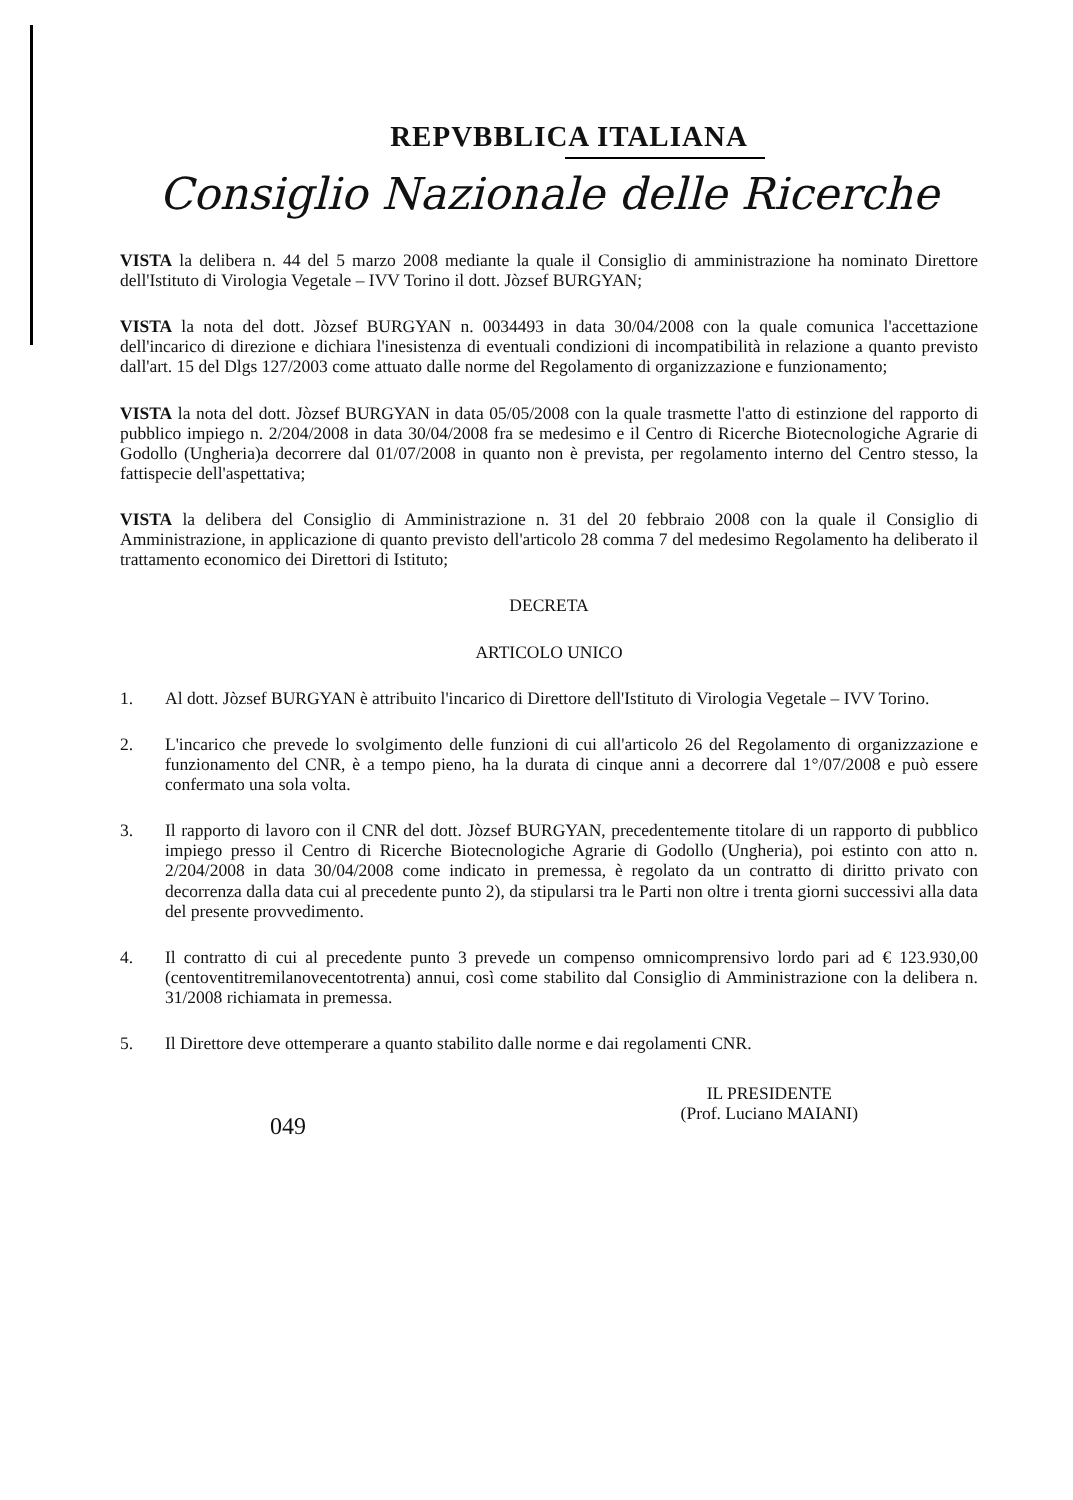REPVBBLICA ITALIANA
Consiglio Nazionale delle Ricerche
VISTA la delibera n. 44 del 5 marzo 2008 mediante la quale il Consiglio di amministrazione ha nominato Direttore dell'Istituto di Virologia Vegetale – IVV Torino il dott. Jòzsef BURGYAN;
VISTA la nota del dott. Jòzsef BURGYAN n. 0034493 in data 30/04/2008 con la quale comunica l'accettazione dell'incarico di direzione e dichiara l'inesistenza di eventuali condizioni di incompatibilità in relazione a quanto previsto dall'art. 15 del Dlgs 127/2003 come attuato dalle norme del Regolamento di organizzazione e funzionamento;
VISTA la nota del dott. Jòzsef BURGYAN in data 05/05/2008 con la quale trasmette l'atto di estinzione del rapporto di pubblico impiego n. 2/204/2008 in data 30/04/2008 fra se medesimo e il Centro di Ricerche Biotecnologiche Agrarie di Godollo (Ungheria)a decorrere dal 01/07/2008 in quanto non è prevista, per regolamento interno del Centro stesso, la fattispecie dell'aspettativa;
VISTA la delibera del Consiglio di Amministrazione n. 31 del 20 febbraio 2008 con la quale il Consiglio di Amministrazione, in applicazione di quanto previsto dell'articolo 28 comma 7 del medesimo Regolamento ha deliberato il trattamento economico dei Direttori di Istituto;
DECRETA
ARTICOLO UNICO
1. Al dott. Jòzsef BURGYAN è attribuito l'incarico di Direttore dell'Istituto di Virologia Vegetale – IVV Torino.
2. L'incarico che prevede lo svolgimento delle funzioni di cui all'articolo 26 del Regolamento di organizzazione e funzionamento del CNR, è a tempo pieno, ha la durata di cinque anni a decorrere dal 1°/07/2008 e può essere confermato una sola volta.
3. Il rapporto di lavoro con il CNR del dott. Jòzsef BURGYAN, precedentemente titolare di un rapporto di pubblico impiego presso il Centro di Ricerche Biotecnologiche Agrarie di Godollo (Ungheria), poi estinto con atto n. 2/204/2008 in data 30/04/2008 come indicato in premessa, è regolato da un contratto di diritto privato con decorrenza dalla data cui al precedente punto 2), da stipularsi tra le Parti non oltre i trenta giorni successivi alla data del presente provvedimento.
4. Il contratto di cui al precedente punto 3 prevede un compenso omnicomprensivo lordo pari ad € 123.930,00 (centoventitremilanovecentotrenta) annui, così come stabilito dal Consiglio di Amministrazione con la delibera n. 31/2008 richiamata in premessa.
5. Il Direttore deve ottemperare a quanto stabilito dalle norme e dai regolamenti CNR.
049
IL PRESIDENTE
(Prof. Luciano MAIANI)